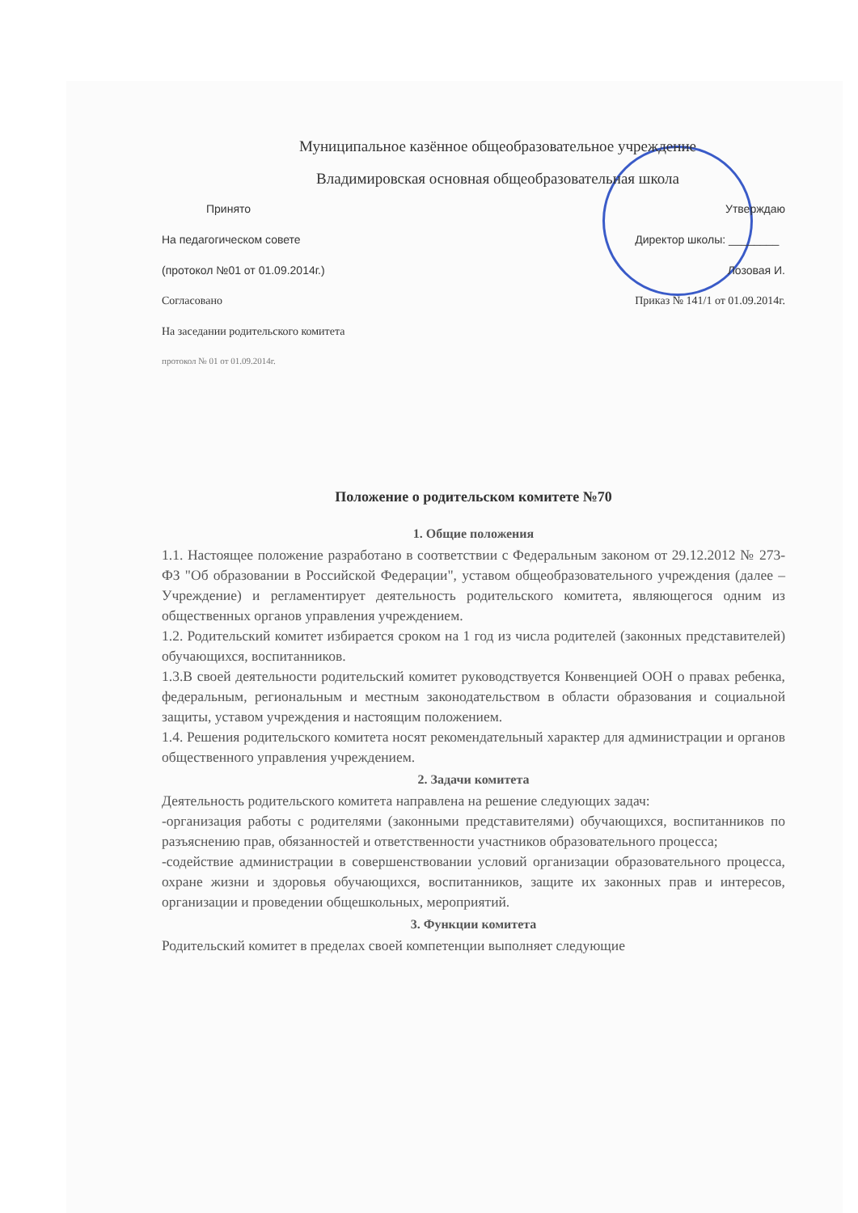Муниципальное казённое общеобразовательное учреждение
Владимировская основная общеобразовательная школа
Принято
На педагогическом совете
(протокол №01 от 01.09.2014г.)
Согласовано
На заседании родительского комитета
протокол № 01 от 01.09.2014г.
Утверждаю
Директор школы: ________
Лозовая И.
Приказ № 141/1 от 01.09.2014г.
Положение о родительском комитете №70
1. Общие положения
1.1. Настоящее положение разработано в соответствии с Федеральным законом от 29.12.2012 № 273-ФЗ "Об образовании в Российской Федерации", уставом общеобразовательного учреждения (далее – Учреждение) и регламентирует деятельность родительского комитета, являющегося одним из общественных органов управления учреждением.
1.2. Родительский комитет избирается сроком на 1 год из числа родителей (законных представителей) обучающихся, воспитанников.
1.3.В своей деятельности родительский комитет руководствуется Конвенцией ООН о правах ребенка, федеральным, региональным и местным законодательством в области образования и социальной защиты, уставом учреждения и настоящим положением.
1.4. Решения родительского комитета носят рекомендательный характер для администрации и органов общественного управления учреждением.
2. Задачи комитета
Деятельность родительского комитета направлена на решение следующих задач:
-организация работы с родителями (законными представителями) обучающихся, воспитанников по разъяснению прав, обязанностей и ответственности участников образовательного процесса;
-содействие администрации в совершенствовании условий организации образовательного процесса, охране жизни и здоровья обучающихся, воспитанников, защите их законных прав и интересов, организации и проведении общешкольных, мероприятий.
3. Функции комитета
Родительский комитет в пределах своей компетенции выполняет следующие